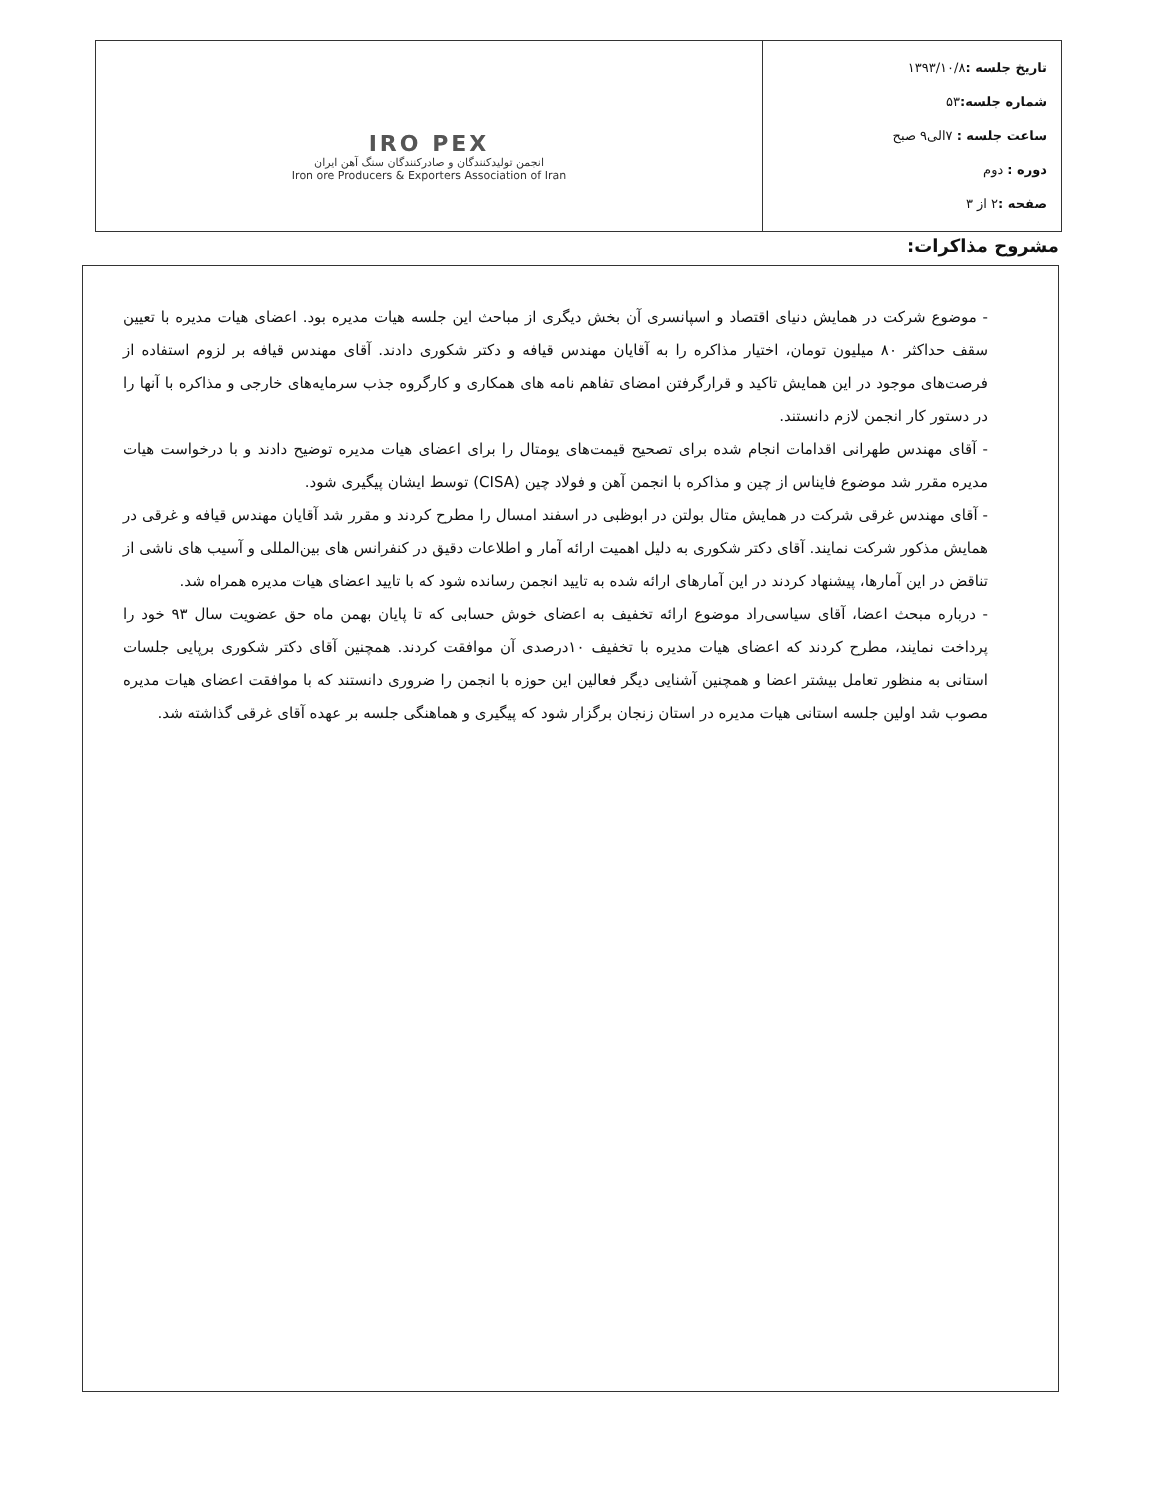| تاریخ جلسه : ۱۳۹۳/۱۰/۸ شماره جلسه: ۵۳ ساعت جلسه : ۷الی۹ صبح دوره : دوم صفحه : ۲ از ۳ | IRO PEX انجمن تولیدکنندگان و صادرکنندگان سنگ آهن ایران Iron ore Producers & Exporters Association of Iran |
مشروح مذاکرات:
- موضوع شرکت در همایش دنیای اقتصاد و اسپانسری آن بخش دیگری از مباحث این جلسه هیات مدیره بود. اعضای هیات مدیره با تعیین سقف حداکثر ۸۰ میلیون تومان، اختیار مذاکره را به آقایان مهندس قیافه و دکتر شکوری دادند. آقای مهندس قیافه بر لزوم استفاده از فرصت‌های موجود در این همایش تاکید و قرارگرفتن امضای تفاهم نامه های همکاری و کارگروه جذب سرمایه‌های خارجی و مذاکره با آنها را در دستور کار انجمن لازم دانستند.
- آقای مهندس طهرانی اقدامات انجام شده برای تصحیح قیمت‌های یومتال را برای اعضای هیات مدیره توضیح دادند و با درخواست هیات مدیره مقرر شد موضوع فایناس از چین و مذاکره با انجمن آهن و فولاد چین (CISA) توسط ایشان پیگیری شود.
- آقای مهندس غرقی شرکت در همایش متال بولتن در ابوظبی در اسفند امسال را مطرح کردند و مقرر شد آقایان مهندس قیافه و غرقی در همایش مذکور شرکت نمایند. آقای دکتر شکوری به دلیل اهمیت ارائه آمار و اطلاعات دقیق در کنفرانس های بین‌المللی و آسیب های ناشی از تناقض در این آمارها، پیشنهاد کردند در این آمارهای ارائه شده به تایید انجمن رسانده شود که با تایید اعضای هیات مدیره همراه شد.
- درباره مبحث اعضا، آقای سیاسی‌راد موضوع ارائه تخفیف به اعضای خوش حسابی که تا پایان بهمن ماه حق عضویت سال ۹۳ خود را پرداخت نمایند، مطرح کردند که اعضای هیات مدیره با تخفیف ۱۰درصدی آن موافقت کردند. همچنین آقای دکتر شکوری برپایی جلسات استانی به منظور تعامل بیشتر اعضا و همچنین آشنایی دیگر فعالین این حوزه با انجمن را ضروری دانستند که با موافقت اعضای هیات مدیره مصوب شد اولین جلسه استانی هیات مدیره در استان زنجان برگزار شود که پیگیری و هماهنگی جلسه بر عهده آقای غرقی گذاشته شد.